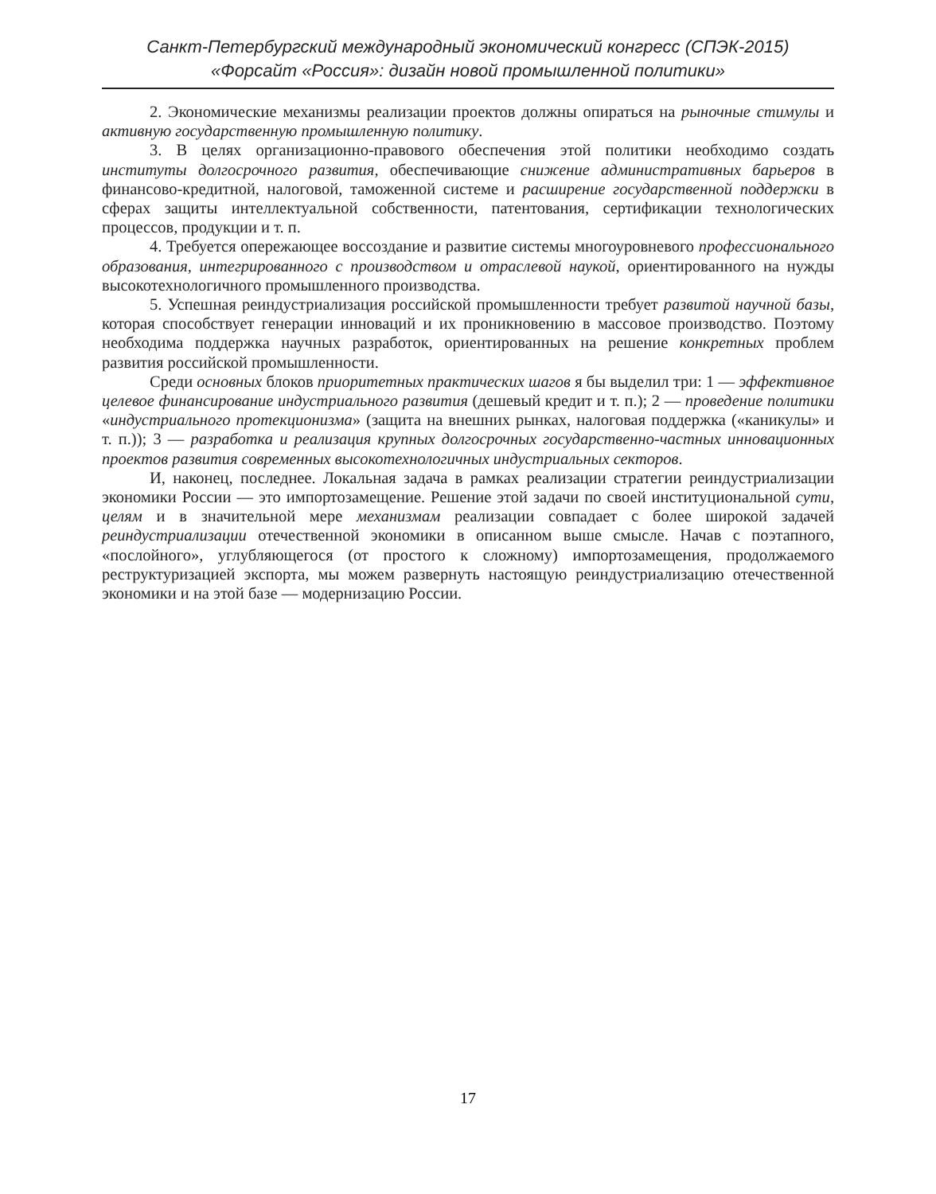Санкт-Петербургский международный экономический конгресс (СПЭК-2015)
«Форсайт «Россия»: дизайн новой промышленной политики»
2. Экономические механизмы реализации проектов должны опираться на рыночные стимулы и активную государственную промышленную политику.
3. В целях организационно-правового обеспечения этой политики необходимо создать институты долгосрочного развития, обеспечивающие снижение административных барьеров в финансово-кредитной, налоговой, таможенной системе и расширение государственной поддержки в сферах защиты интеллектуальной собственности, патентования, сертификации технологических процессов, продукции и т. п.
4. Требуется опережающее воссоздание и развитие системы многоуровневого профессионального образования, интегрированного с производством и отраслевой наукой, ориентированного на нужды высокотехнологичного промышленного производства.
5. Успешная реиндустриализация российской промышленности требует развитой научной базы, которая способствует генерации инноваций и их проникновению в массовое производство. Поэтому необходима поддержка научных разработок, ориентированных на решение конкретных проблем развития российской промышленности.
Среди основных блоков приоритетных практических шагов я бы выделил три: 1 — эффективное целевое финансирование индустриального развития (дешевый кредит и т. п.); 2 — проведение политики «индустриального протекционизма» (защита на внешних рынках, налоговая поддержка («каникулы» и т. п.)); 3 — разработка и реализация крупных долгосрочных государственно-частных инновационных проектов развития современных высокотехнологичных индустриальных секторов.
И, наконец, последнее. Локальная задача в рамках реализации стратегии реиндустриализации экономики России — это импортозамещение. Решение этой задачи по своей институциональной сути, целям и в значительной мере механизмам реализации совпадает с более широкой задачей реиндустриализации отечественной экономики в описанном выше смысле. Начав с поэтапного, «послойного», углубляющегося (от простого к сложному) импортозамещения, продолжаемого реструктуризацией экспорта, мы можем развернуть настоящую реиндустриализацию отечественной экономики и на этой базе — модернизацию России.
17